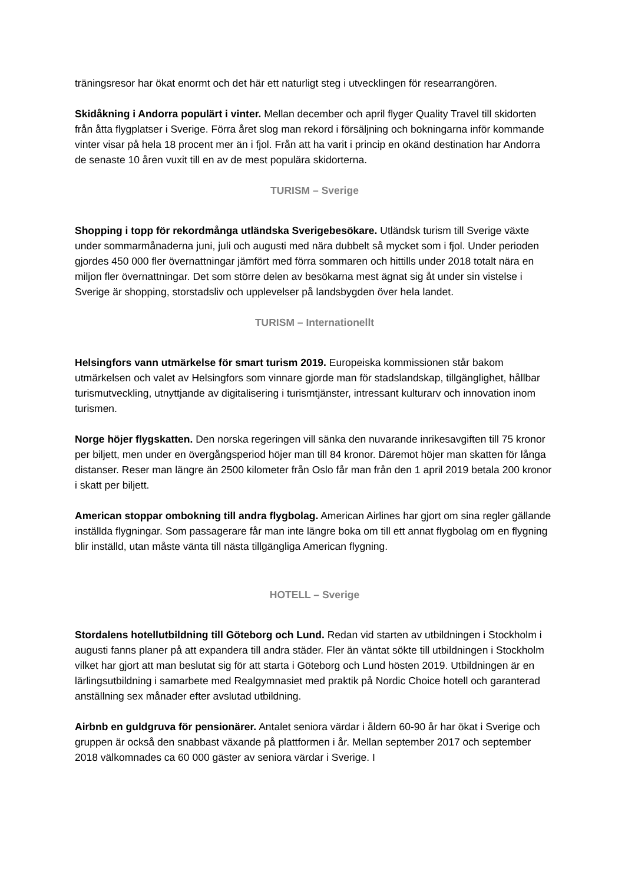träningsresor har ökat enormt och det här ett naturligt steg i utvecklingen för researrangören.
Skidåkning i Andorra populärt i vinter. Mellan december och april flyger Quality Travel till skidorten från åtta flygplatser i Sverige. Förra året slog man rekord i försäljning och bokningarna inför kommande vinter visar på hela 18 procent mer än i fjol. Från att ha varit i princip en okänd destination har Andorra de senaste 10 åren vuxit till en av de mest populära skidorterna.
TURISM – Sverige
Shopping i topp för rekordmånga utländska Sverigebesökare. Utländsk turism till Sverige växte under sommarmånaderna juni, juli och augusti med nära dubbelt så mycket som i fjol. Under perioden gjordes 450 000 fler övernattningar jämfört med förra sommaren och hittills under 2018 totalt nära en miljon fler övernattningar. Det som större delen av besökarna mest ägnat sig åt under sin vistelse i Sverige är shopping, storstadsliv och upplevelser på landsbygden över hela landet.
TURISM – Internationellt
Helsingfors vann utmärkelse för smart turism 2019. Europeiska kommissionen står bakom utmärkelsen och valet av Helsingfors som vinnare gjorde man för stadslandskap, tillgänglighet, hållbar turismutveckling, utnyttjande av digitalisering i turismtjänster, intressant kulturarv och innovation inom turismen.
Norge höjer flygskatten. Den norska regeringen vill sänka den nuvarande inrikesavgiften till 75 kronor per biljett, men under en övergångsperiod höjer man till 84 kronor. Däremot höjer man skatten för långa distanser. Reser man längre än 2500 kilometer från Oslo får man från den 1 april 2019 betala 200 kronor i skatt per biljett.
American stoppar ombokning till andra flygbolag. American Airlines har gjort om sina regler gällande inställda flygningar. Som passagerare får man inte längre boka om till ett annat flygbolag om en flygning blir inställd, utan måste vänta till nästa tillgängliga American flygning.
HOTELL – Sverige
Stordalens hotellutbildning till Göteborg och Lund. Redan vid starten av utbildningen i Stockholm i augusti fanns planer på att expandera till andra städer. Fler än väntat sökte till utbildningen i Stockholm vilket har gjort att man beslutat sig för att starta i Göteborg och Lund hösten 2019. Utbildningen är en lärlingsutbildning i samarbete med Realgymnasiet med praktik på Nordic Choice hotell och garanterad anställning sex månader efter avslutad utbildning.
Airbnb en guldgruva för pensionärer. Antalet seniora värdar i åldern 60-90 år har ökat i Sverige och gruppen är också den snabbast växande på plattformen i år. Mellan september 2017 och september 2018 välkomnades ca 60 000 gäster av seniora värdar i Sverige. I